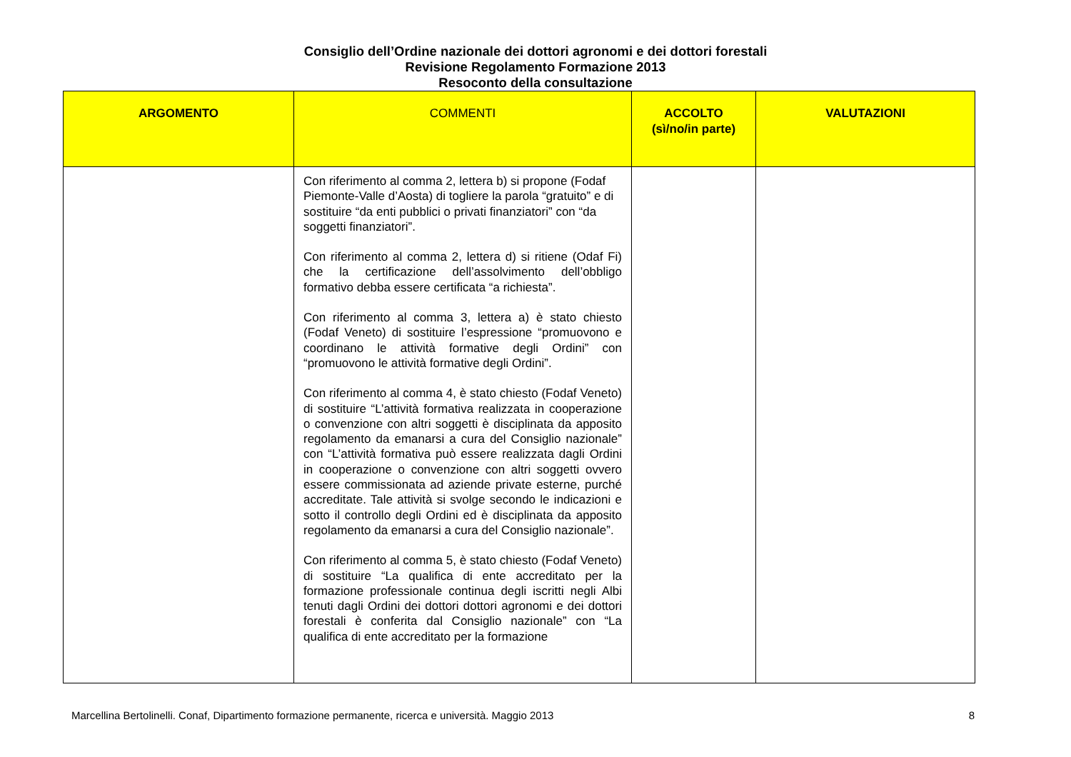Consiglio dell’Ordine nazionale dei dottori agronomi e dei dottori forestali
Revisione Regolamento Formazione 2013
Resoconto della consultazione
| ARGOMENTO | COMMENTI | ACCOLTO (sì/no/in parte) | VALUTAZIONI |
| --- | --- | --- | --- |
| | Con riferimento al comma 2, lettera b) si propone (Fodaf Piemonte-Valle d’Aosta) di togliere la parola “gratuito” e di sostituire “da enti pubblici o privati finanziatori” con “da soggetti finanziatori”. Con riferimento al comma 2, lettera d) si ritiene (Odaf Fi) che la certificazione dell’assolvimento dell’obbligo formativo debba essere certificata “a richiesta”. Con riferimento al comma 3, lettera a) è stato chiesto (Fodaf Veneto) di sostituire l’espressione “promuovono e coordinano le attività formative degli Ordini” con “promuovono le attività formative degli Ordini”. Con riferimento al comma 4, è stato chiesto (Fodaf Veneto) di sostituire “L’attività formativa realizzata in cooperazione o convenzione con altri soggetti è disciplinata da apposito regolamento da emanarsi a cura del Consiglio nazionale” con “L’attività formativa può essere realizzata dagli Ordini in cooperazione o convenzione con altri soggetti ovvero essere commissionata ad aziende private esterne, purché accreditate. Tale attività si svolge secondo le indicazioni e sotto il controllo degli Ordini ed è disciplinata da apposito regolamento da emanarsi a cura del Consiglio nazionale”. Con riferimento al comma 5, è stato chiesto (Fodaf Veneto) di sostituire “La qualifica di ente accreditato per la formazione professionale continua degli iscritti negli Albi tenuti dagli Ordini dei dottori dottori agronomi e dei dottori forestali è conferita dal Consiglio nazionale” con “La qualifica di ente accreditato per la formazione | | |
Marcellina Bertolinelli. Conaf, Dipartimento formazione permanente, ricerca e università. Maggio 2013 8